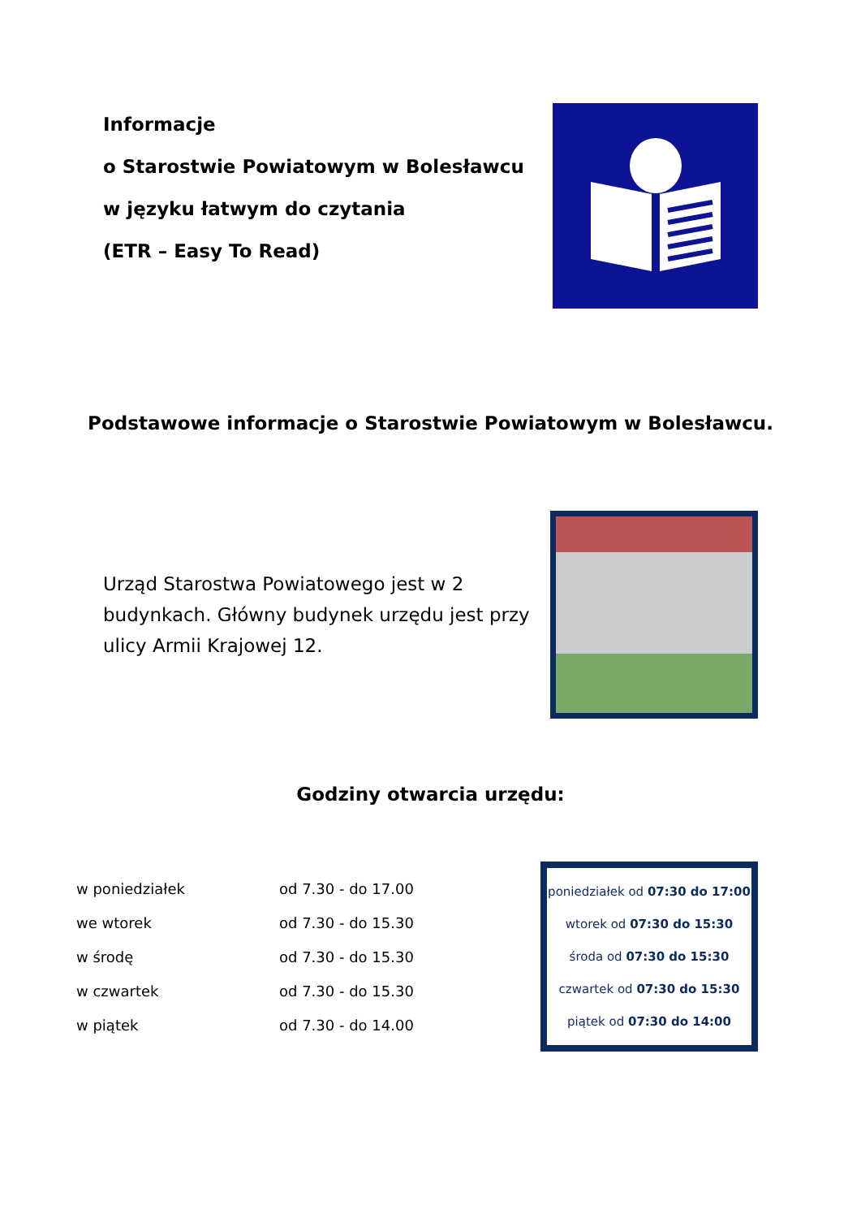Informacje
o Starostwie Powiatowym w Bolesławcu
w języku łatwym do czytania
(ETR – Easy To Read)
Podstawowe informacje o Starostwie Powiatowym w Bolesławcu.
Urząd Starostwa Powiatowego jest w 2 budynkach. Główny budynek urzędu jest przy ulicy Armii Krajowej 12.
Godziny otwarcia urzędu:
| w poniedziałek | od 7.30 - do 17.00 |
| we wtorek | od 7.30 - do 15.30 |
| w środę | od 7.30 - do 15.30 |
| w czwartek | od 7.30 - do 15.30 |
| w piątek | od 7.30 - do 14.00 |
poniedziałek od 07:30 do 17:00
wtorek od 07:30 do 15:30
środa od 07:30 do 15:30
czwartek od 07:30 do 15:30
piątek od 07:30 do 14:00